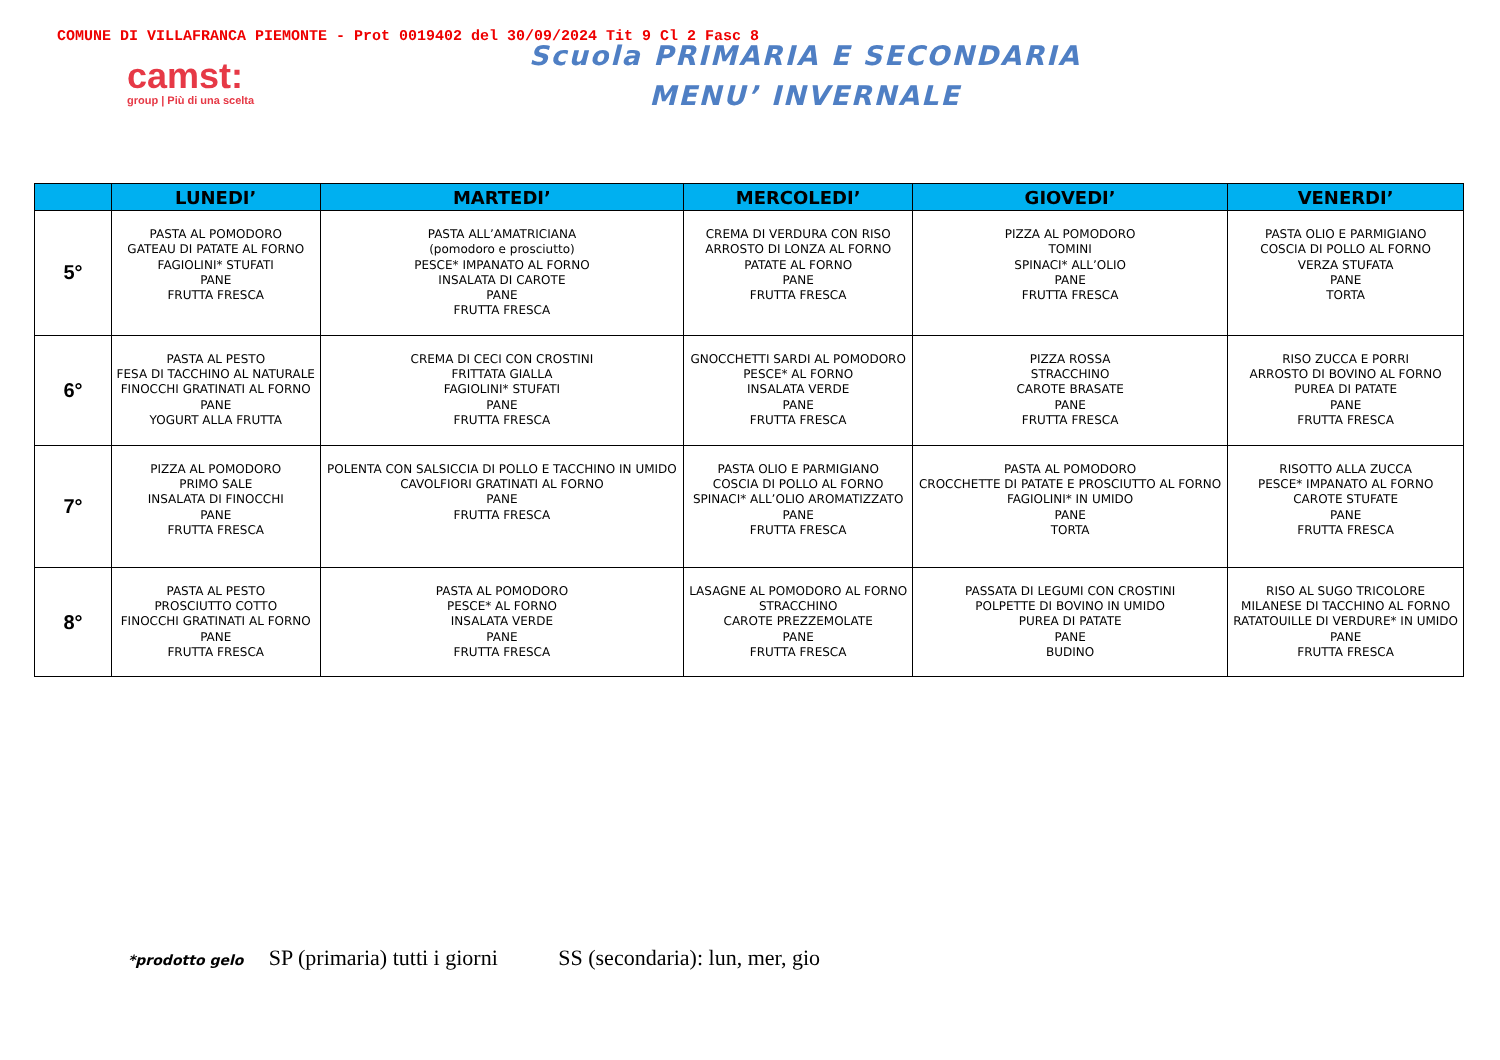COMUNE DI VILLAFRANCA PIEMONTE - Prot 0019402 del 30/09/2024 Tit 9 Cl 2 Fasc 8
camst:
group | Più di una scelta
Scuola PRIMARIA E SECONDARIA
MENU’ INVERNALE
| | LUNEDI’ | MARTEDI’ | MERCOLEDI’ | GIOVEDI’ | VENERDI’ |
| --- | --- | --- | --- | --- | --- |
| 5° | PASTA AL POMODORO GATEAU DI PATATE AL FORNO FAGIOLINI* STUFATI PANE FRUTTA FRESCA | PASTA ALL’AMATRICIANA (pomodoro e prosciutto) PESCE* IMPANATO AL FORNO INSALATA DI CAROTE PANE FRUTTA FRESCA | CREMA DI VERDURA CON RISO ARROSTO DI LONZA AL FORNO PATATE AL FORNO PANE FRUTTA FRESCA | PIZZA AL POMODORO TOMINI SPINACI* ALL’OLIO PANE FRUTTA FRESCA | PASTA OLIO E PARMIGIANO COSCIA DI POLLO AL FORNO VERZA STUFATA PANE TORTA |
| 6° | PASTA AL PESTO FESA DI TACCHINO AL NATURALE FINOCCHI GRATINATI AL FORNO PANE YOGURT ALLA FRUTTA | CREMA DI CECI CON CROSTINI FRITTATA GIALLA FAGIOLINI* STUFATI PANE FRUTTA FRESCA | GNOCCHETTI SARDI AL POMODORO PESCE* AL FORNO INSALATA VERDE PANE FRUTTA FRESCA | PIZZA ROSSA STRACCHINO CAROTE BRASATE PANE FRUTTA FRESCA | RISO ZUCCA E PORRI ARROSTO DI BOVINO AL FORNO PUREA DI PATATE PANE FRUTTA FRESCA |
| 7° | PIZZA AL POMODORO PRIMO SALE INSALATA DI FINOCCHI PANE FRUTTA FRESCA | POLENTA CON SALSICCIA DI POLLO E TACCHINO IN UMIDO CAVOLFIORI GRATINATI AL FORNO PANE FRUTTA FRESCA | PASTA OLIO E PARMIGIANO COSCIA DI POLLO AL FORNO SPINACI* ALL’OLIO AROMATIZZATO PANE FRUTTA FRESCA | PASTA AL POMODORO CROCCHETTE DI PATATE E PROSCIUTTO AL FORNO FAGIOLINI* IN UMIDO PANE TORTA | RISOTTO ALLA ZUCCA PESCE* IMPANATO AL FORNO CAROTE STUFATE PANE FRUTTA FRESCA |
| 8° | PASTA AL PESTO PROSCIUTTO COTTO FINOCCHI GRATINATI AL FORNO PANE FRUTTA FRESCA | PASTA AL POMODORO PESCE* AL FORNO INSALATA VERDE PANE FRUTTA FRESCA | LASAGNE AL POMODORO AL FORNO STRACCHINO CAROTE PREZZEMOLATE PANE FRUTTA FRESCA | PASSATA DI LEGUMI CON CROSTINI POLPETTE DI BOVINO IN UMIDO PUREA DI PATATE PANE BUDINO | RISO AL SUGO TRICOLORE MILANESE DI TACCHINO AL FORNO RATATOUILLE DI VERDURE* IN UMIDO PANE FRUTTA FRESCA |
*prodotto gelo SP (primaria) tutti i giorni SS (secondaria): lun, mer, gio